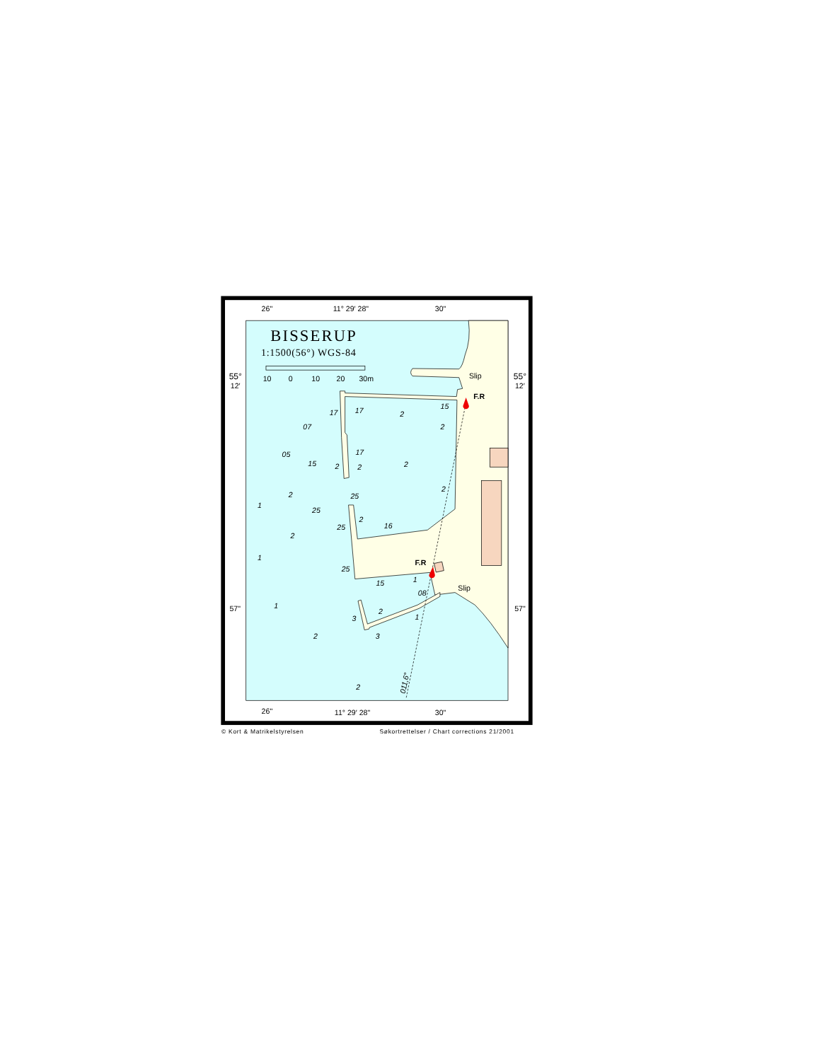BISSERUP
1:1500(56°) WGS-84
10
0
10
20
30m
26"
11° 29′ 28"
30"
26"
11° 29′ 28"
30"
55°
12′
55°
12′
57"
57"
Slip
Slip
F.R
F.R
17
17
2
15
07
2
05
17
15
2
2
2
2
2
25
1
25
2
25
16
2
1
25
15
1
08
1
2
3
1
2
3
2
011,6°
© Kort & Matrikelstyrelsen
Søkortrettelser / Chart corrections 21/2001